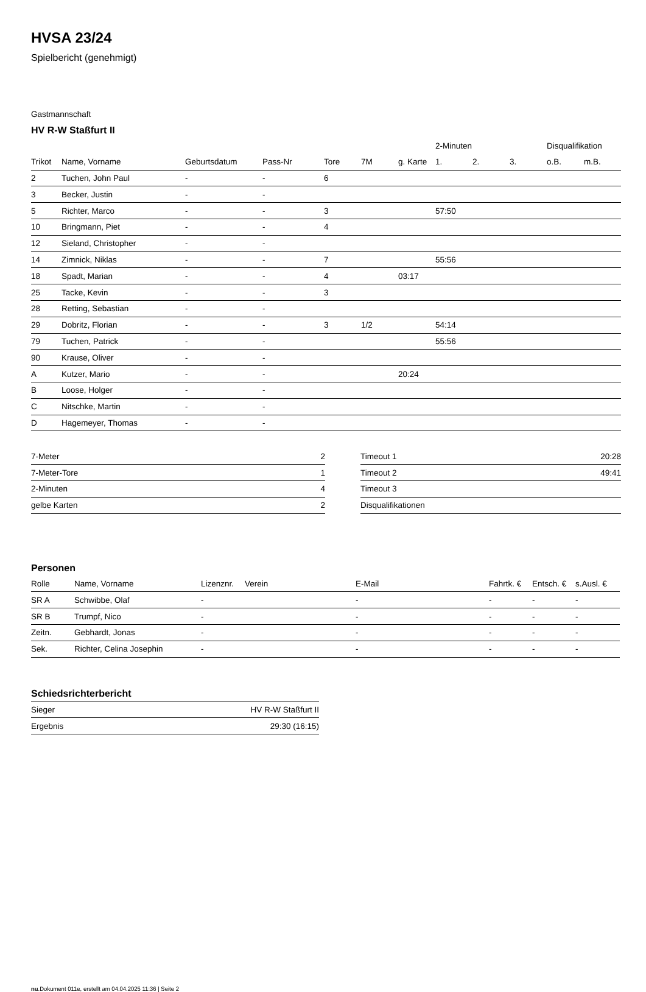HVSA 23/24
Spielbericht (genehmigt)
Gastmannschaft
HV R-W Staßfurt II
| | | | | | | | 2-Minuten | | | Disqualifikation | |
| --- | --- | --- | --- | --- | --- | --- | --- | --- | --- | --- | --- |
| Trikot | Name, Vorname | Geburtsdatum | Pass-Nr | Tore | 7M | g. Karte | 1. | 2. | 3. | o.B. | m.B. |
| 2 | Tuchen, John Paul | - | - | 6 | | | | | | | |
| 3 | Becker, Justin | - | - | | | | | | | | |
| 5 | Richter, Marco | - | - | 3 | | | 57:50 | | | | |
| 10 | Bringmann, Piet | - | - | 4 | | | | | | | |
| 12 | Sieland, Christopher | - | - | | | | | | | | |
| 14 | Zimnick, Niklas | - | - | 7 | | | 55:56 | | | | |
| 18 | Spadt, Marian | - | - | 4 | | 03:17 | | | | | |
| 25 | Tacke, Kevin | - | - | 3 | | | | | | | |
| 28 | Retting, Sebastian | - | - | | | | | | | | |
| 29 | Dobritz, Florian | - | - | 3 | 1/2 | | 54:14 | | | | |
| 79 | Tuchen, Patrick | - | - | | | | 55:56 | | | | |
| 90 | Krause, Oliver | - | - | | | | | | | | |
| A | Kutzer, Mario | - | - | | | 20:24 | | | | | |
| B | Loose, Holger | - | - | | | | | | | | |
| C | Nitschke, Martin | - | - | | | | | | | | |
| D | Hagemeyer, Thomas | - | - | | | | | | | | |
| 7-Meter | 2 |
| 7-Meter-Tore | 1 |
| 2-Minuten | 4 |
| gelbe Karten | 2 |
| Timeout 1 | 20:28 |
| Timeout 2 | 49:41 |
| Timeout 3 | |
| Disqualifikationen | |
Personen
| Rolle | Name, Vorname | Lizenznr. | Verein | E-Mail | Fahrtk. € | Entsch. € | s.Ausl. € |
| --- | --- | --- | --- | --- | --- | --- | --- |
| SR A | Schwibbe, Olaf | - | | - | - | - | - |
| SR B | Trumpf, Nico | - | | - | - | - | - |
| Zeitn. | Gebhardt, Jonas | - | | - | - | - | - |
| Sek. | Richter, Celina Josephin | - | | - | - | - | - |
Schiedsrichterbericht
| Sieger | HV R-W Staßfurt II |
| Ergebnis | 29:30 (16:15) |
nu.Dokument 011e, erstellt am 04.04.2025 11:36 | Seite 2